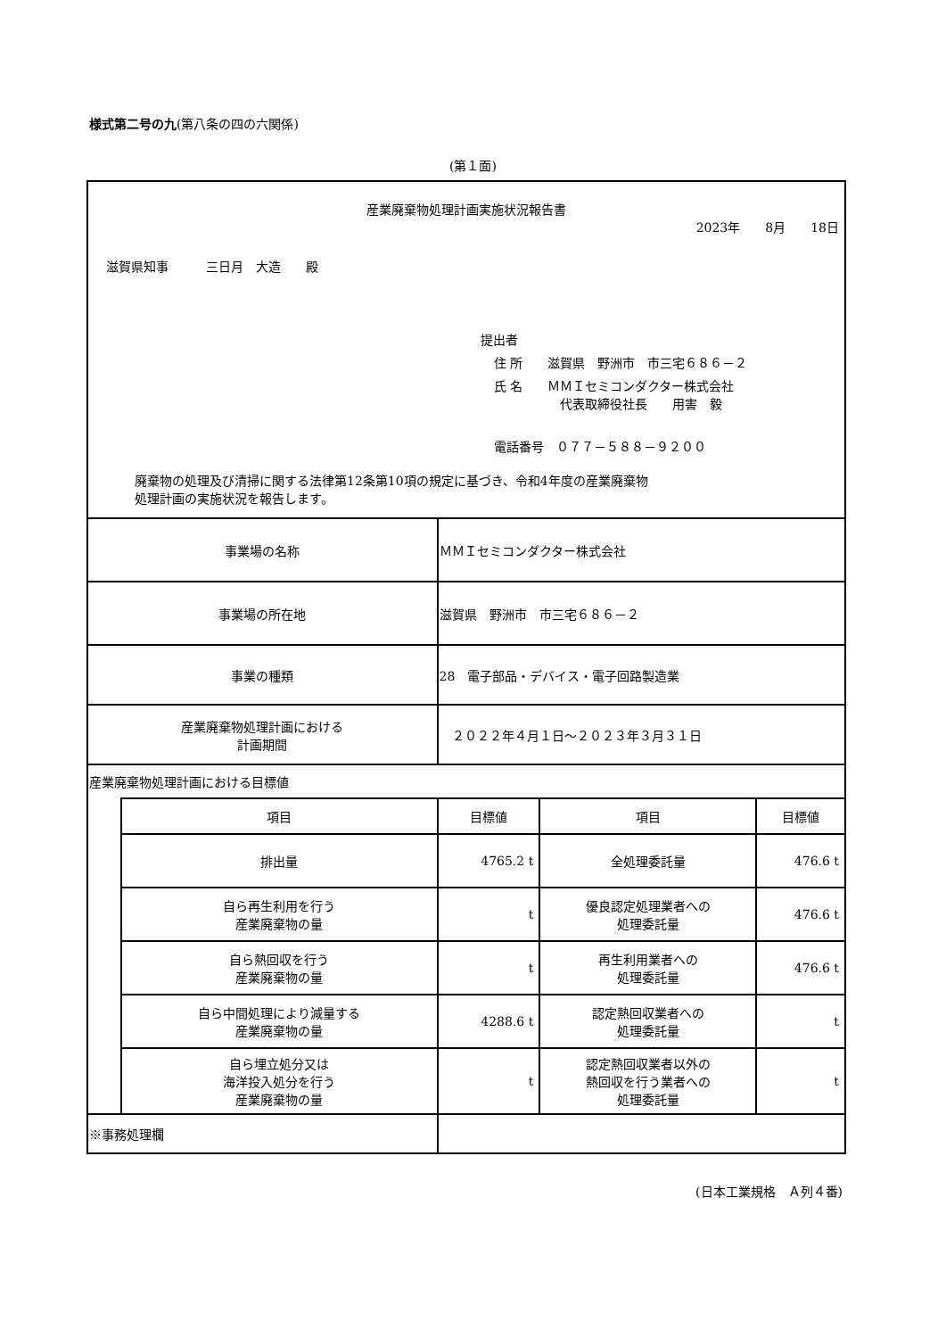様式第二号の九(第八条の四の六関係)
(第１面)
| 産業廃棄物処理計画実施状況報告書 2023年 8月 18日 滋賀県知事 三日月 大造 殿 提出者 住 所 滋賀県 野洲市 市三宅６８６－２ 氏 名 ＭＭＩセミコンダクター株式会社 代表取締役社長 用害 毅 電話番号 ０７７－５８８－９２００ 廃棄物の処理及び清掃に関する法律第12条第10項の規定に基づき、令和4年度の産業廃棄物 処理計画の実施状況を報告します。 | | | | |
| 事業場の名称 | | ＭＭＩセミコンダクター株式会社 | | |
| 事業場の所在地 | | 滋賀県 野洲市 市三宅６８６－２ | | |
| 事業の種類 | | 28 電子部品・デバイス・電子回路製造業 | | |
| 産業廃棄物処理計画における 計画期間 | | ２０２２年４月１日～２０２３年３月３１日 | | |
| 産業廃棄物処理計画における目標値 | | | | |
| | 項目 | 目標値 | 項目 | 目標値 |
| | 排出量 | 4765.2 t | 全処理委託量 | 476.6 t |
| | 自ら再生利用を行う 産業廃棄物の量 | t | 優良認定処理業者への 処理委託量 | 476.6 t |
| | 自ら熱回収を行う 産業廃棄物の量 | t | 再生利用業者への 処理委託量 | 476.6 t |
| | 自ら中間処理により減量する 産業廃棄物の量 | 4288.6 t | 認定熱回収業者への 処理委託量 | t |
| | 自ら埋立処分又は 海洋投入処分を行う 産業廃棄物の量 | t | 認定熱回収業者以外の 熱回収を行う業者への 処理委託量 | t |
| ※事務処理欄 | | | | |
(日本工業規格　Ａ列４番)